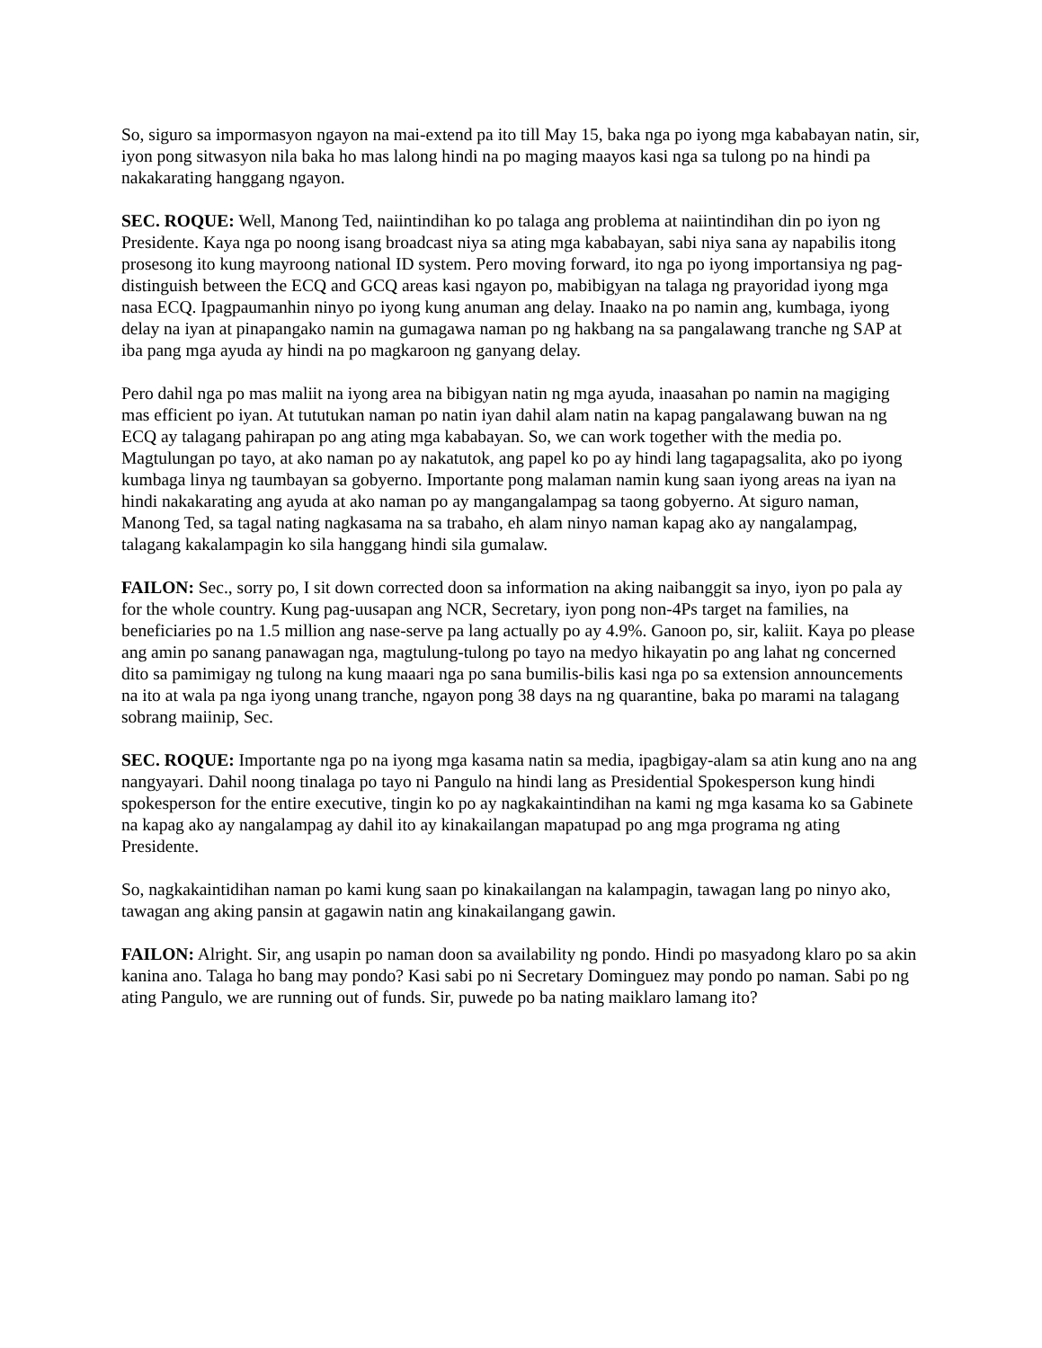So, siguro sa impormasyon ngayon na mai-extend pa ito till May 15, baka nga po iyong mga kababayan natin, sir, iyon pong sitwasyon nila baka ho mas lalong hindi na po maging maayos kasi nga sa tulong po na hindi pa nakakarating hanggang ngayon.
SEC. ROQUE: Well, Manong Ted, naiintindihan ko po talaga ang problema at naiintindihan din po iyon ng Presidente. Kaya nga po noong isang broadcast niya sa ating mga kababayan, sabi niya sana ay napabilis itong prosesong ito kung mayroong national ID system. Pero moving forward, ito nga po iyong importansiya ng pag-distinguish between the ECQ and GCQ areas kasi ngayon po, mabibigyan na talaga ng prayoridad iyong mga nasa ECQ. Ipagpaumanhin ninyo po iyong kung anuman ang delay. Inaako na po namin ang, kumbaga, iyong delay na iyan at pinapangako namin na gumagawa naman po ng hakbang na sa pangalawang tranche ng SAP at iba pang mga ayuda ay hindi na po magkaroon ng ganyang delay.
Pero dahil nga po mas maliit na iyong area na bibigyan natin ng mga ayuda, inaasahan po namin na magiging mas efficient po iyan. At tututukan naman po natin iyan dahil alam natin na kapag pangalawang buwan na ng ECQ ay talagang pahirapan po ang ating mga kababayan. So, we can work together with the media po. Magtulungan po tayo, at ako naman po ay nakatutok, ang papel ko po ay hindi lang tagapagsalita, ako po iyong kumbaga linya ng taumbayan sa gobyerno. Importante pong malaman namin kung saan iyong areas na iyan na hindi nakakarating ang ayuda at ako naman po ay mangangalampag sa taong gobyerno. At siguro naman, Manong Ted, sa tagal nating nagkasama na sa trabaho, eh alam ninyo naman kapag ako ay nangalampag, talagang kakalampagin ko sila hanggang hindi sila gumalaw.
FAILON: Sec., sorry po, I sit down corrected doon sa information na aking naibanggit sa inyo, iyon po pala ay for the whole country. Kung pag-uusapan ang NCR, Secretary, iyon pong non-4Ps target na families, na beneficiaries po na 1.5 million ang nase-serve pa lang actually po ay 4.9%. Ganoon po, sir, kaliit. Kaya po please ang amin po sanang panawagan nga, magtulung-tulong po tayo na medyo hikayatin po ang lahat ng concerned dito sa pamimigay ng tulong na kung maaari nga po sana bumilis-bilis kasi nga po sa extension announcements na ito at wala pa nga iyong unang tranche, ngayon pong 38 days na ng quarantine, baka po marami na talagang sobrang maiinip, Sec.
SEC. ROQUE: Importante nga po na iyong mga kasama natin sa media, ipagbigay-alam sa atin kung ano na ang nangyayari. Dahil noong tinalaga po tayo ni Pangulo na hindi lang as Presidential Spokesperson kung hindi spokesperson for the entire executive, tingin ko po ay nagkakaintindihan na kami ng mga kasama ko sa Gabinete na kapag ako ay nangalampag ay dahil ito ay kinakailangan mapatupad po ang mga programa ng ating Presidente.
So, nagkakaintidihan naman po kami kung saan po kinakailangan na kalampagin, tawagan lang po ninyo ako, tawagan ang aking pansin at gagawin natin ang kinakailangang gawin.
FAILON: Alright. Sir, ang usapin po naman doon sa availability ng pondo. Hindi po masyadong klaro po sa akin kanina ano. Talaga ho bang may pondo? Kasi sabi po ni Secretary Dominguez may pondo po naman. Sabi po ng ating Pangulo, we are running out of funds. Sir, puwede po ba nating maiklaro lamang ito?